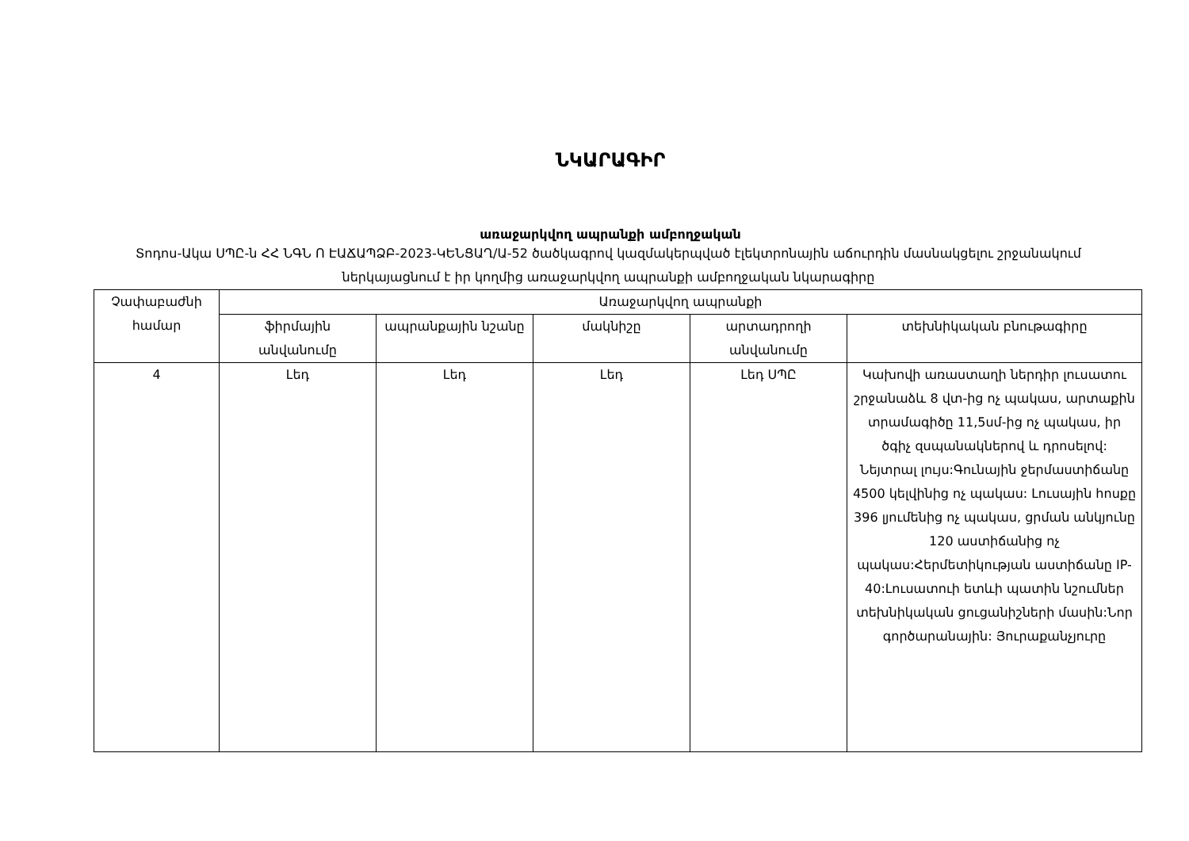ՆԿԱՐԱԳԻՐ
առաջարկվող ապրանքի ամբողջական
Տոդոս-Ակա ՍՊԸ-ն ՀՀ ՆԳՆ Ո ԷԱՃԱՊՁԲ-2023-ԿԵՆՑԱՂ/Ա-52 ծածկագրով կազմակերպված էլեկտրոնային աճուրդին մասնակցելու շրջանակում ներկայացնում է իր կողմից առաջարկվող ապրանքի ամբողջական նկարագիրը
| Չափաբաժնի համար | Առաջարկվող ապրանքի | | | | |
| --- | --- | --- | --- | --- | --- |
| | ֆիրմային անվանումը | ապրանքային նշանը | մակնիշը | արտադրողի անվանումը | տեխնիկական բնութագիրը |
| 4 | Լեդ | Լեդ | Լեդ | Լեդ ՍՊԸ | Կախովի առաստաղի ներդիր լուսատու շրջանաձև 8 վտ-ից ոչ պակաս, արտաքին տրամագիծը 11,5սմ-ից ոչ պակաս, իր ծգիչ զսպանակներով և դրոսելով: Նեյտրալ լույս:Գունային ջերմաստիճանը 4500 կելվինից ոչ պակաս: Լուսային հոսքը 396 լյումենից ոչ պակաս, ցրման անկյունը 120 աստիճանից ոչ պակաս:Հերմետիկության աստիճանը IP-40:Լուսատուի ետևի պատին նշումներ տեխնիկական ցուցանիշների մասին:Նոր գործարանային: Յուրաքանչյուրը |